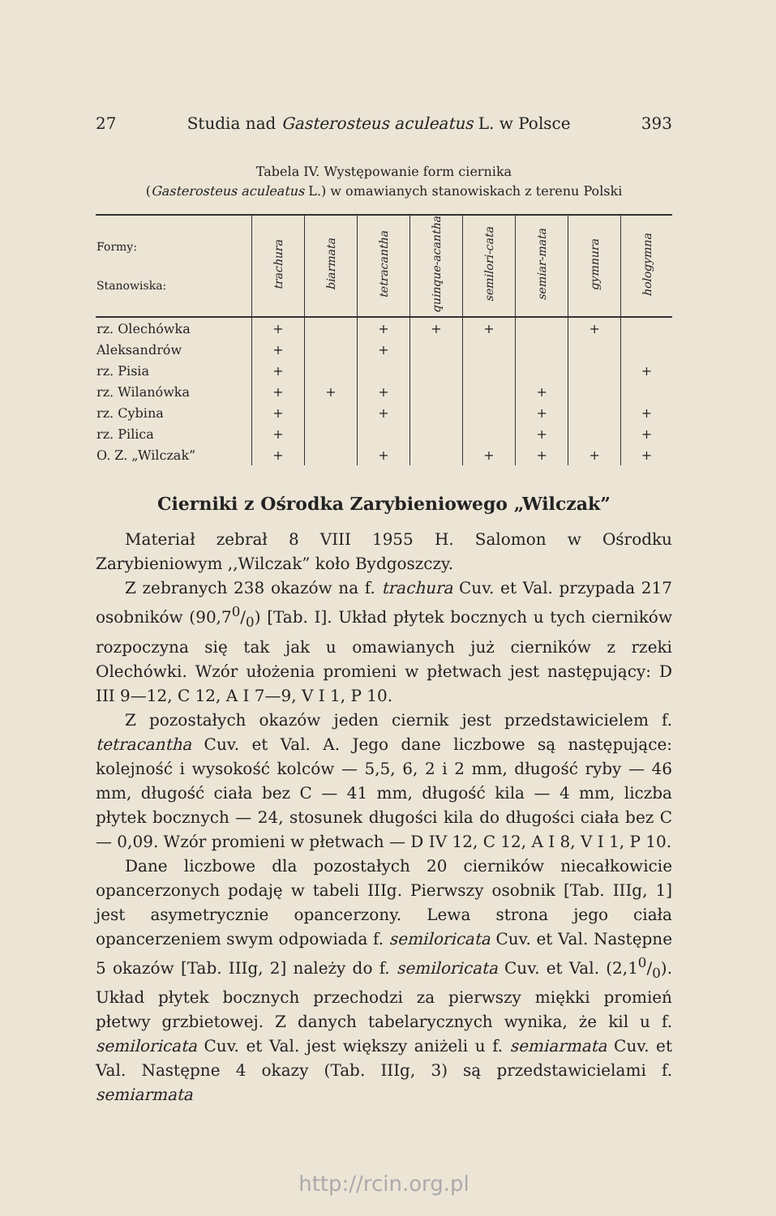27 Studia nad Gasterosteus aculeatus L. w Polsce 393
Tabela IV. Występowanie form ciernika
(Gasterosteus aculeatus L.) w omawianych stanowiskach z terenu Polski
| Formy: Stanowiska: | trachura | biarmata | tetracantha | quinque-acantha | semilori-cata | semiar-mata | gymnura | hologymna |
| --- | --- | --- | --- | --- | --- | --- | --- | --- |
| rz. Olechówka | + | | + | + | + | | + | |
| Aleksandrów | + | | + | | | | | |
| rz. Pisia | + | | | | | | | + |
| rz. Wilanówka | + | + | + | | | + | | |
| rz. Cybina | + | | + | | | + | | + |
| rz. Pilica | + | | | | | + | | + |
| O. Z. „Wilczak” | + | | + | | + | + | + | + |
Cierniki z Ośrodka Zarybieniowego „Wilczak”
Materiał zebrał 8 VIII 1955 H. Salomon w Ośrodku Zarybieniowym ,,Wilczak” koło Bydgoszczy.
Z zebranych 238 okazów na f. trachura Cuv. et Val. przypada 217 osobników (90,70/0) [Tab. I]. Układ płytek bocznych u tych cierników rozpoczyna się tak jak u omawianych już cierników z rzeki Olechówki. Wzór ułożenia promieni w płetwach jest następujący: D III 9—12, C 12, A I 7—9, V I 1, P 10.
Z pozostałych okazów jeden ciernik jest przedstawicielem f. tetracantha Cuv. et Val. A. Jego dane liczbowe są następujące: kolejność i wysokość kolców — 5,5, 6, 2 i 2 mm, długość ryby — 46 mm, długość ciała bez C — 41 mm, długość kila — 4 mm, liczba płytek bocznych — 24, stosunek długości kila do długości ciała bez C — 0,09. Wzór promieni w płetwach — D IV 12, C 12, A I 8, V I 1, P 10.
Dane liczbowe dla pozostałych 20 cierników niecałkowicie opancerzonych podaję w tabeli IIIg. Pierwszy osobnik [Tab. IIIg, 1] jest asymetrycznie opancerzony. Lewa strona jego ciała opancerzeniem swym odpowiada f. semiloricata Cuv. et Val. Następne 5 okazów [Tab. IIIg, 2] należy do f. semiloricata Cuv. et Val. (2,10/0). Układ płytek bocznych przechodzi za pierwszy miękki promień płetwy grzbietowej. Z danych tabelarycznych wynika, że kil u f. semiloricata Cuv. et Val. jest większy aniżeli u f. semiarmata Cuv. et Val. Następne 4 okazy (Tab. IIIg, 3) są przedstawicielami f. semiarmata
http://rcin.org.pl